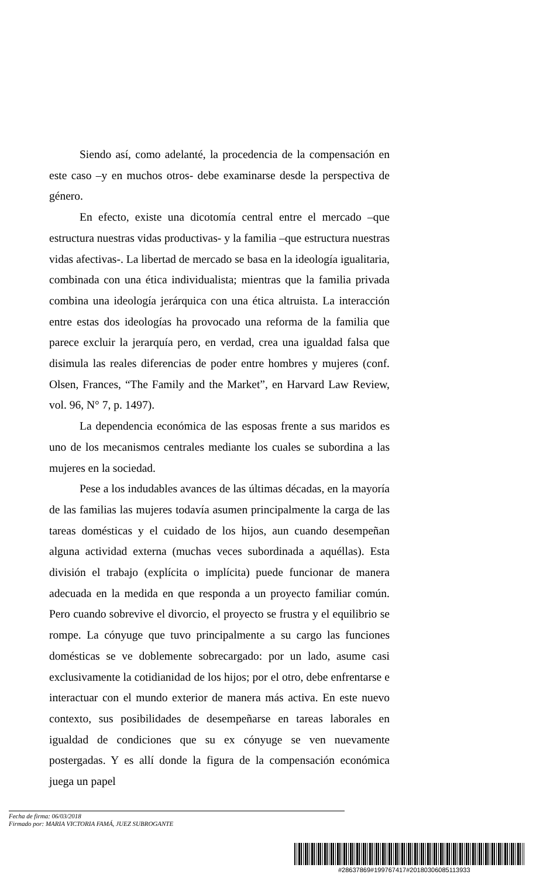Siendo así, como adelanté, la procedencia de la compensación en este caso –y en muchos otros- debe examinarse desde la perspectiva de género.
En efecto, existe una dicotomía central entre el mercado –que estructura nuestras vidas productivas- y la familia –que estructura nuestras vidas afectivas-. La libertad de mercado se basa en la ideología igualitaria, combinada con una ética individualista; mientras que la familia privada combina una ideología jerárquica con una ética altruista. La interacción entre estas dos ideologías ha provocado una reforma de la familia que parece excluir la jerarquía pero, en verdad, crea una igualdad falsa que disimula las reales diferencias de poder entre hombres y mujeres (conf. Olsen, Frances, “The Family and the Market”, en Harvard Law Review, vol. 96, N° 7, p. 1497).
La dependencia económica de las esposas frente a sus maridos es uno de los mecanismos centrales mediante los cuales se subordina a las mujeres en la sociedad.
Pese a los indudables avances de las últimas décadas, en la mayoría de las familias las mujeres todavía asumen principalmente la carga de las tareas domésticas y el cuidado de los hijos, aun cuando desempeñan alguna actividad externa (muchas veces subordinada a aquéllas). Esta división el trabajo (explícita o implícita) puede funcionar de manera adecuada en la medida en que responda a un proyecto familiar común. Pero cuando sobrevive el divorcio, el proyecto se frustra y el equilibrio se rompe. La cónyuge que tuvo principalmente a su cargo las funciones domésticas se ve doblemente sobrecargado: por un lado, asume casi exclusivamente la cotidianidad de los hijos; por el otro, debe enfrentarse e interactuar con el mundo exterior de manera más activa. En este nuevo contexto, sus posibilidades de desempeñarse en tareas laborales en igualdad de condiciones que su ex cónyuge se ven nuevamente postergadas. Y es allí donde la figura de la compensación económica juega un papel
Fecha de firma: 06/03/2018
Firmado por: MARIA VICTORIA FAMÁ, JUEZ SUBROGANTE
#28637869#199767417#20180306085113933